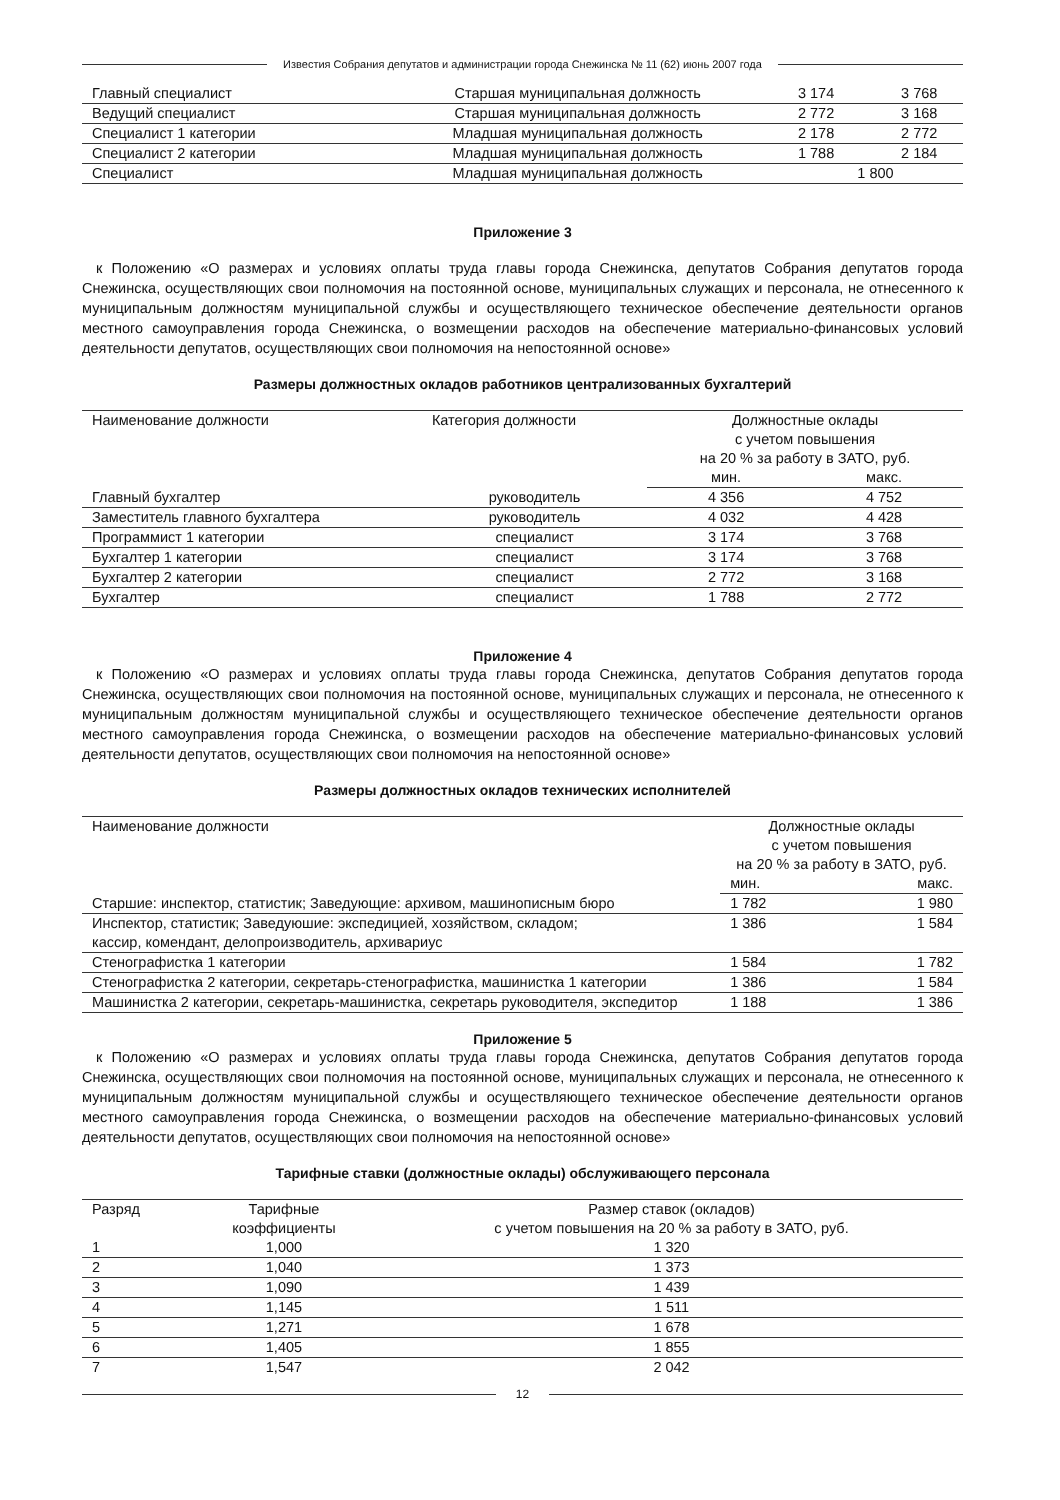Известия Собрания депутатов и администрации города Снежинска № 11 (62) июнь 2007 года
| Главный специалист | Старшая муниципальная должность | 3 174 | 3 768 |
| Ведущий специалист | Старшая муниципальная должность | 2 772 | 3 168 |
| Специалист 1 категории | Младшая муниципальная должность | 2 178 | 2 772 |
| Специалист 2 категории | Младшая муниципальная должность | 1 788 | 2 184 |
| Специалист | Младшая муниципальная должность | 1 800 | |
Приложение 3
к Положению «О размерах и условиях оплаты труда главы города Снежинска, депутатов Собрания депутатов города Снежинска, осуществляющих свои полномочия на постоянной основе, муниципальных служащих и персонала, не отнесенного к муниципальным должностям муниципальной службы и осуществляющего техническое обеспечение деятельности органов местного самоуправления города Снежинска, о возмещении расходов на обеспечение материально-финансовых условий деятельности депутатов, осуществляющих свои полномочия на непостоянной основе»
Размеры должностных окладов работников централизованных бухгалтерий
| Наименование должности | Категория должности | Должностные оклады с учетом повышения на 20 % за работу в ЗАТО, руб. | |
| --- | --- | --- | --- |
| | | мин. | макс. |
| Главный бухгалтер | руководитель | 4 356 | 4 752 |
| Заместитель главного бухгалтера | руководитель | 4 032 | 4 428 |
| Программист 1 категории | специалист | 3 174 | 3 768 |
| Бухгалтер 1 категории | специалист | 3 174 | 3 768 |
| Бухгалтер 2 категории | специалист | 2 772 | 3 168 |
| Бухгалтер | специалист | 1 788 | 2 772 |
Приложение 4
к Положению «О размерах и условиях оплаты труда главы города Снежинска, депутатов Собрания депутатов города Снежинска, осуществляющих свои полномочия на постоянной основе, муниципальных служащих и персонала, не отнесенного к муниципальным должностям муниципальной службы и осуществляющего техническое обеспечение деятельности органов местного самоуправления города Снежинска, о возмещении расходов на обеспечение материально-финансовых условий деятельности депутатов, осуществляющих свои полномочия на непостоянной основе»
Размеры должностных окладов технических исполнителей
| Наименование должности | Должностные оклады с учетом повышения на 20 % за работу в ЗАТО, руб. | |
| --- | --- | --- |
| | мин. | макс. |
| Старшие: инспектор, статистик; Заведующие: архивом, машинописным бюро | 1 782 | 1 980 |
| Инспектор, статистик; Заведуюшие: экспедицией, хозяйством, складом; кассир, комендант, делопроизводитель, архивариус | 1 386 | 1 584 |
| Стенографистка 1 категории | 1 584 | 1 782 |
| Стенографистка 2 категории, секретарь-стенографистка, машинистка 1 категории | 1 386 | 1 584 |
| Машинистка 2 категории, секретарь-машинистка, секретарь руководителя, экспедитор | 1 188 | 1 386 |
Приложение 5
к Положению «О размерах и условиях оплаты труда главы города Снежинска, депутатов Собрания депутатов города Снежинска, осуществляющих свои полномочия на постоянной основе, муниципальных служащих и персонала, не отнесенного к муниципальным должностям муниципальной службы и осуществляющего техническое обеспечение деятельности органов местного самоуправления города Снежинска, о возмещении расходов на обеспечение материально-финансовых условий деятельности депутатов, осуществляющих свои полномочия на непостоянной основе»
Тарифные ставки (должностные оклады) обслуживающего персонала
| Разряд | Тарифные коэффициенты | Размер ставок (окладов) с учетом повышения на 20 % за работу в ЗАТО, руб. |
| --- | --- | --- |
| 1 | 1,000 | 1 320 |
| 2 | 1,040 | 1 373 |
| 3 | 1,090 | 1 439 |
| 4 | 1,145 | 1 511 |
| 5 | 1,271 | 1 678 |
| 6 | 1,405 | 1 855 |
| 7 | 1,547 | 2 042 |
12